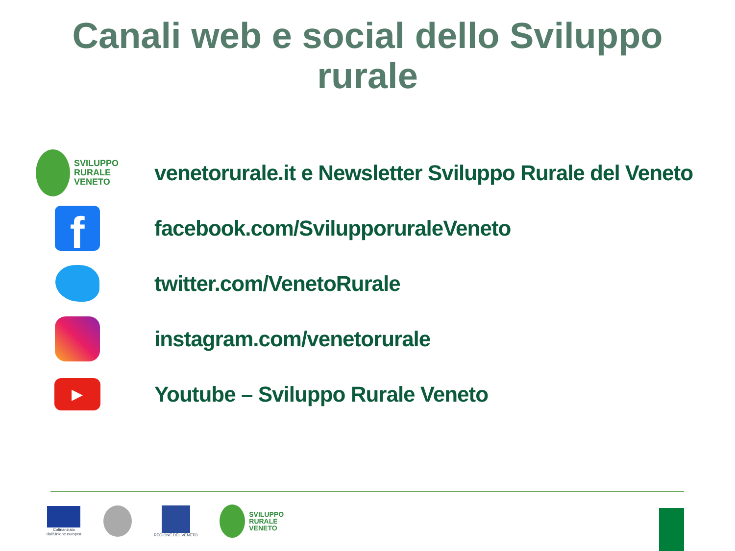Canali web e social dello Sviluppo
rurale
SVILUPPO
RURALE
VENETO
venetorurale.it e Newsletter Sviluppo Rurale del Veneto
f
facebook.com/SvilupporuraleVeneto
twitter.com/VenetoRurale
instagram.com/venetorurale
▶
Youtube – Sviluppo Rurale Veneto
Cofinanziato
dall'Unione europea
REGIONE DEL VENETO
SVILUPPO
RURALE
VENETO